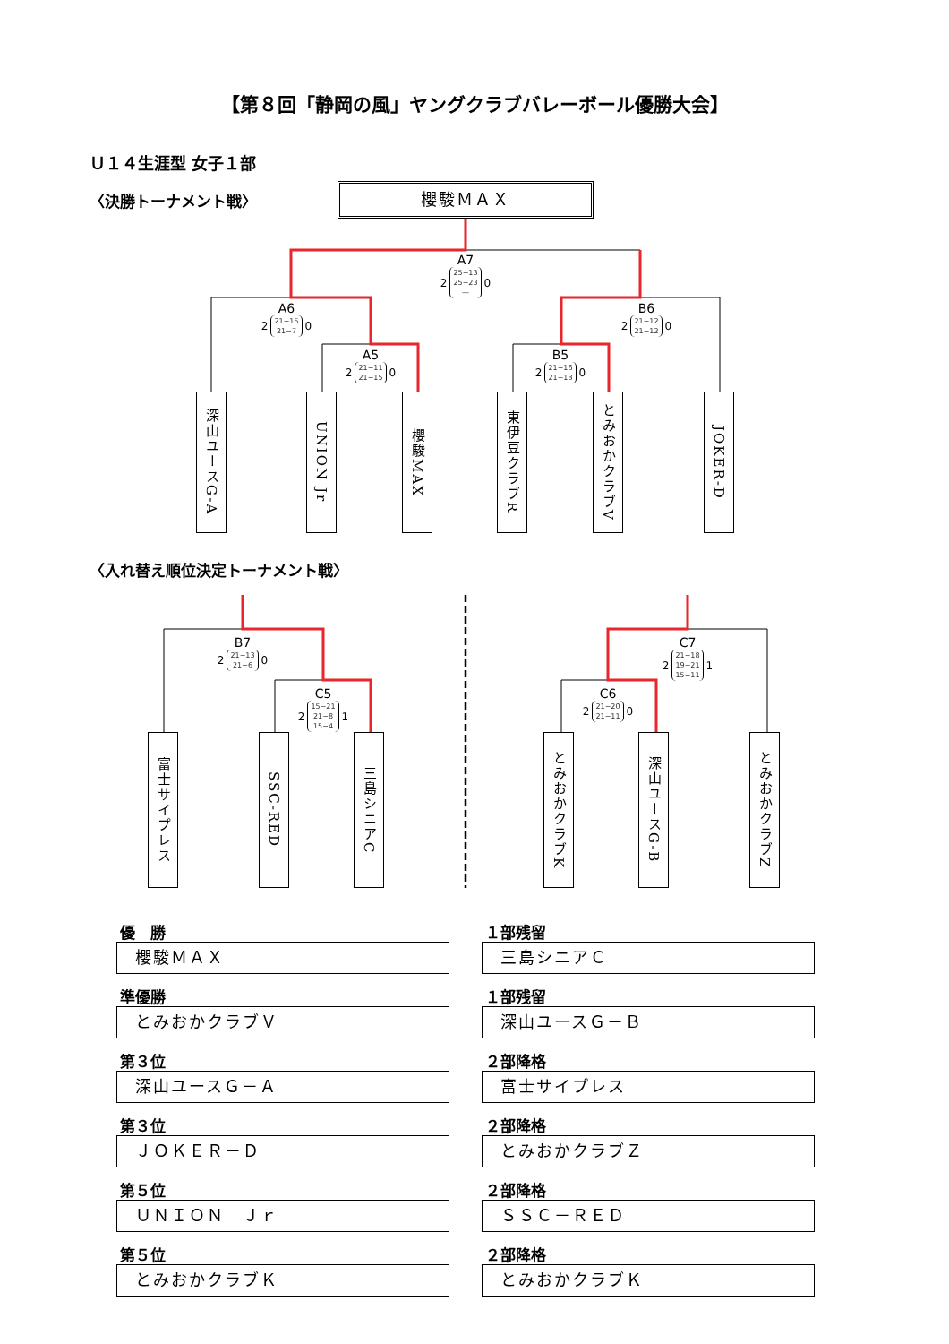【第８回「静岡の風」ヤングクラブバレーボール優勝大会】
Ｕ１４生涯型 女子１部
〈決勝トーナメント戦〉
櫻駿ＭＡＸ
A7
2
25−13
25−23
—
0
A6
2
21−15
21−7
0
B6
2
21−12
21−12
0
A5
2
21−11
21−15
0
B5
2
21−16
21−13
0
深山ユースG-A
UNION Jr
櫻駿MAX
東伊豆クラブR
とみおかクラブV
JOKER-D
〈入れ替え順位決定トーナメント戦〉
B7
2
21−13
21−6
0
C7
2
21−18
19−21
15−11
1
C5
2
15−21
21−8
15−4
1
C6
2
21−20
21−11
0
富士サイプレス
SSC-RED
三島シニアC
とみおかクラブK
深山ユースG-B
とみおかクラブZ
優　勝
櫻駿ＭＡＸ
準優勝
とみおかクラブＶ
第３位
深山ユースＧ－Ａ
第３位
ＪＯＫＥＲ－Ｄ
第５位
ＵＮＩＯＮ　Ｊｒ
第５位
とみおかクラブＫ
１部残留
三島シニアＣ
１部残留
深山ユースＧ－Ｂ
２部降格
富士サイプレス
２部降格
とみおかクラブＺ
２部降格
ＳＳＣ－ＲＥＤ
２部降格
とみおかクラブＫ